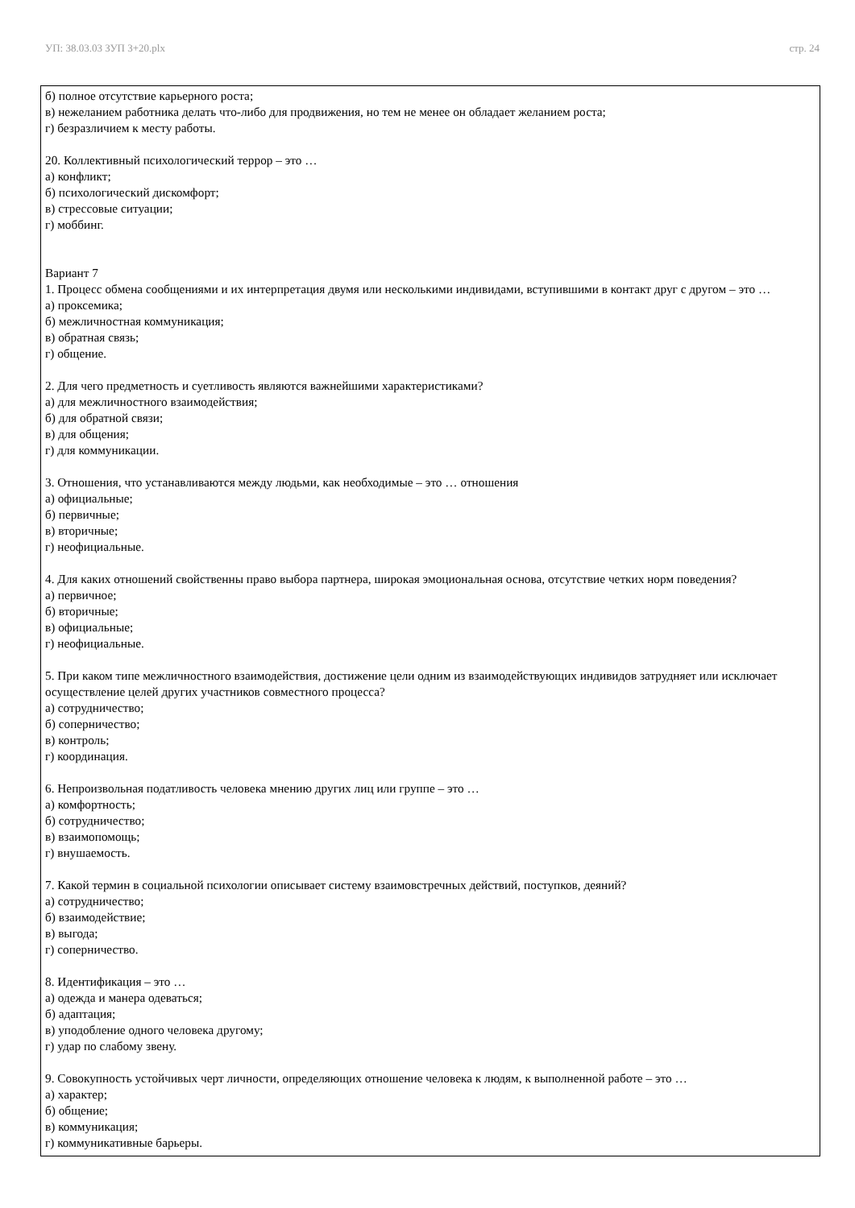УП: 38.03.03 ЗУП 3+20.plx стр. 24
б) полное отсутствие карьерного роста;
в) нежеланием работника делать что-либо для продвижения, но тем не менее он обладает желанием роста;
г) безразличием к месту работы.
20. Коллективный психологический террор – это …
а) конфликт;
б) психологический дискомфорт;
в) стрессовые ситуации;
г) моббинг.
Вариант 7
1. Процесс обмена сообщениями и их интерпретация двумя или несколькими индивидами, вступившими в контакт друг с другом – это …
а) проксемика;
б) межличностная коммуникация;
в) обратная связь;
г) общение.
2. Для чего предметность и суетливость являются важнейшими характеристиками?
а) для межличностного взаимодействия;
б) для обратной связи;
в) для общения;
г) для коммуникации.
3. Отношения, что устанавливаются между людьми, как необходимые – это … отношения
а) официальные;
б) первичные;
в) вторичные;
г) неофициальные.
4. Для каких отношений свойственны право выбора партнера, широкая эмоциональная основа, отсутствие четких норм поведения?
а) первичное;
б) вторичные;
в) официальные;
г) неофициальные.
5. При каком типе межличностного взаимодействия, достижение цели одним из взаимодействующих индивидов затрудняет или исключает осуществление целей других участников совместного процесса?
а) сотрудничество;
б) соперничество;
в) контроль;
г) координация.
6. Непроизвольная податливость человека мнению других лиц или группе – это …
а) комфортность;
б) сотрудничество;
в) взаимопомощь;
г) внушаемость.
7. Какой термин в социальной психологии описывает систему взаимовстречных действий, поступков, деяний?
а) сотрудничество;
б) взаимодействие;
в) выгода;
г) соперничество.
8. Идентификация – это …
а) одежда и манера одеваться;
б) адаптация;
в) уподобление одного человека другому;
г) удар по слабому звену.
9. Совокупность устойчивых черт личности, определяющих отношение человека к людям, к выполненной работе – это …
а) характер;
б) общение;
в) коммуникация;
г) коммуникативные барьеры.